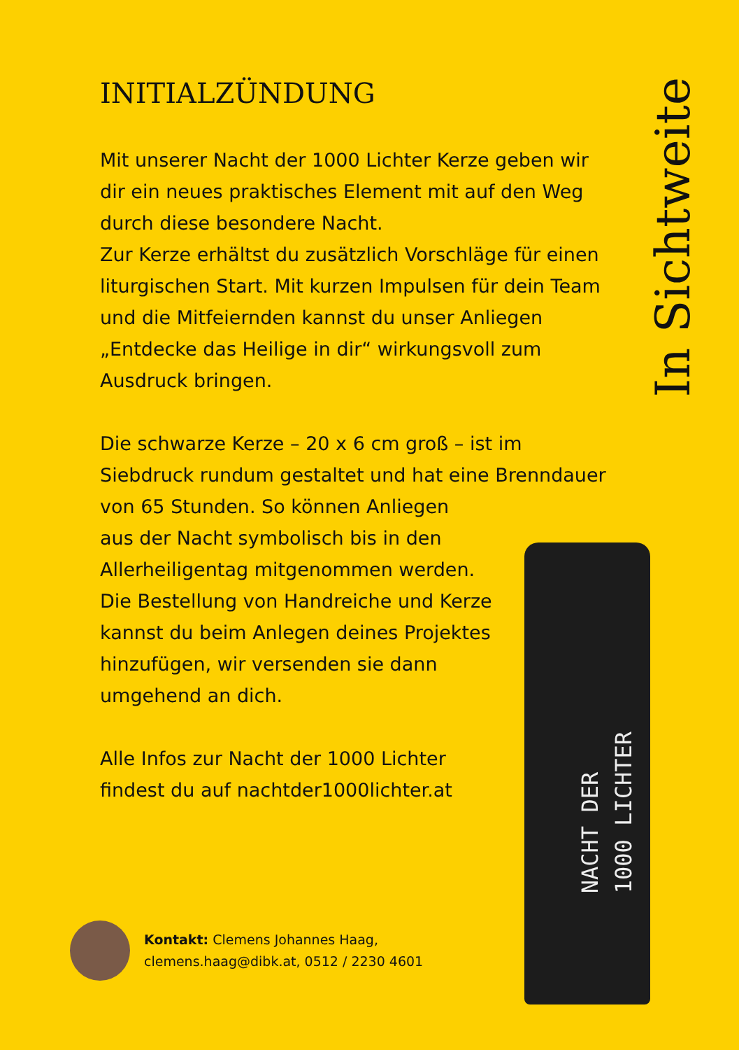INITIALZÜNDUNG
Mit unserer Nacht der 1000 Lichter Kerze geben wir dir ein neues praktisches Element mit auf den Weg durch diese besondere Nacht.
Zur Kerze erhältst du zusätzlich Vorschläge für einen liturgischen Start. Mit kurzen Impulsen für dein Team und die Mitfeiernden kannst du unser Anliegen „Entdecke das Heilige in dir“ wirkungsvoll zum Ausdruck bringen.
Die schwarze Kerze – 20 x 6 cm groß – ist im Siebdruck rundum gestaltet und hat eine Brenndauer von 65 Stunden. So können Anliegen
aus der Nacht symbolisch bis in den
Allerheiligentag mitgenommen werden.
Die Bestellung von Handreiche und Kerze
kannst du beim Anlegen deines Projektes
hinzufügen, wir versenden sie dann
umgehend an dich.
Alle Infos zur Nacht der 1000 Lichter
findest du auf nachtder1000lichter.at
In Sichtweite
NACHT DER
1000 LICHTER
Kontakt: Clemens Johannes Haag,
clemens.haag@dibk.at, 0512 / 2230 4601